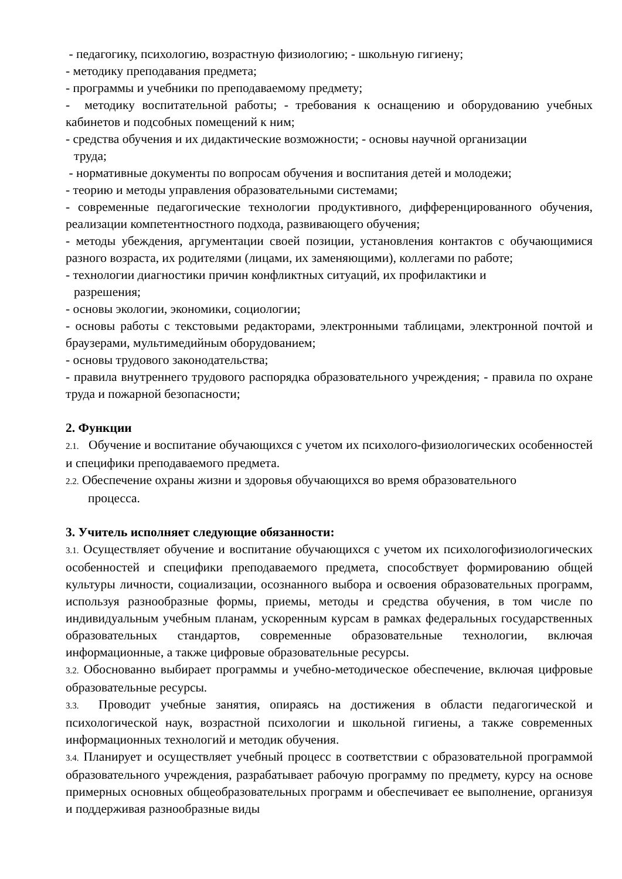- педагогику, психологию, возрастную физиологию; - школьную гигиену;
- методику преподавания предмета;
- программы и учебники по преподаваемому предмету;
- методику воспитательной работы; - требования к оснащению и оборудованию учебных кабинетов и подсобных помещений к ним;
- средства обучения и их дидактические возможности; - основы научной организации
труда;
- нормативные документы по вопросам обучения и воспитания детей и молодежи;
- теорию и методы управления образовательными системами;
- современные педагогические технологии продуктивного, дифференцированного обучения, реализации компетентностного подхода, развивающего обучения;
- методы убеждения, аргументации своей позиции, установления контактов с обучающимися разного возраста, их родителями (лицами, их заменяющими), коллегами по работе;
- технологии диагностики причин конфликтных ситуаций, их профилактики и
разрешения;
- основы экологии, экономики, социологии;
- основы работы с текстовыми редакторами, электронными таблицами, электронной почтой и браузерами, мультимедийным оборудованием;
- основы трудового законодательства;
- правила внутреннего трудового распорядка образовательного учреждения; - правила по охране труда и пожарной безопасности;
2. Функции
2.1. Обучение и воспитание обучающихся с учетом их психолого-физиологических особенностей и специфики преподаваемого предмета.
2.2. Обеспечение охраны жизни и здоровья обучающихся во время образовательного
процесса.
3. Учитель исполняет следующие обязанности:
3.1. Осуществляет обучение и воспитание обучающихся с учетом их психологофизиологических особенностей и специфики преподаваемого предмета, способствует формированию общей культуры личности, социализации, осознанного выбора и освоения образовательных программ, используя разнообразные формы, приемы, методы и средства обучения, в том числе по индивидуальным учебным планам, ускоренным курсам в рамках федеральных государственных образовательных стандартов, современные образовательные технологии, включая информационные, а также цифровые образовательные ресурсы.
3.2. Обоснованно выбирает программы и учебно-методическое обеспечение, включая цифровые образовательные ресурсы.
3.3. Проводит учебные занятия, опираясь на достижения в области педагогической и психологической наук, возрастной психологии и школьной гигиены, а также современных информационных технологий и методик обучения.
3.4. Планирует и осуществляет учебный процесс в соответствии с образовательной программой образовательного учреждения, разрабатывает рабочую программу по предмету, курсу на основе примерных основных общеобразовательных программ и обеспечивает ее выполнение, организуя и поддерживая разнообразные виды